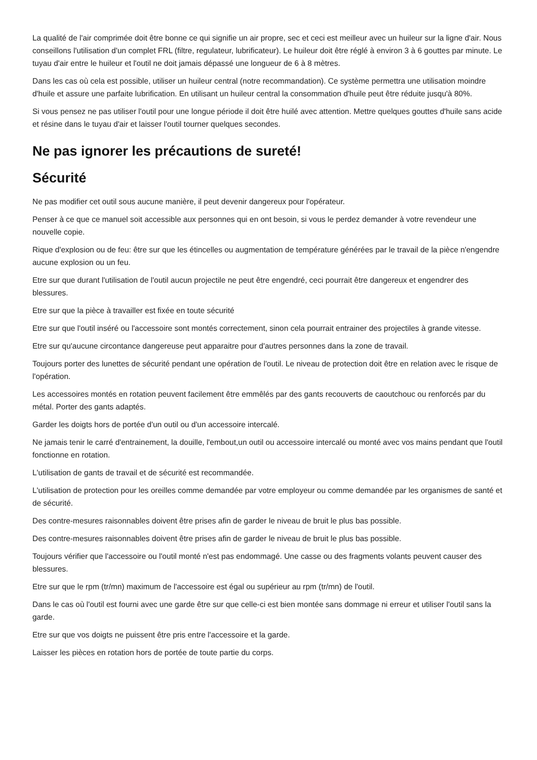La qualité de l'air comprimée doit être bonne ce qui signifie un air propre, sec et ceci est meilleur avec un huileur sur la ligne d'air. Nous conseillons l'utilisation d'un complet FRL (filtre, regulateur, lubrificateur). Le huileur doit être réglé à environ 3 à 6 gouttes par minute. Le tuyau d'air entre le huileur et l'outil ne doit jamais dépassé une longueur de 6 à 8 mètres.
Dans les cas où cela est possible, utiliser un huileur central (notre recommandation). Ce système permettra une utilisation moindre d'huile et assure une parfaite lubrification. En utilisant un huileur central la consommation d'huile peut être réduite jusqu'à 80%.
Si vous pensez ne pas utiliser l'outil pour une longue période il doit être huilé avec attention. Mettre quelques gouttes d'huile sans acide et résine dans le tuyau d'air et laisser l'outil tourner quelques secondes.
Ne pas ignorer les précautions de sureté!
Sécurité
Ne pas modifier cet outil sous aucune manière, il peut devenir dangereux pour l'opérateur.
Penser à ce que ce manuel soit accessible aux personnes qui en ont besoin, si vous le perdez demander à votre revendeur une nouvelle copie.
Rique d'explosion ou de feu: être sur que les étincelles ou augmentation de température générées par le travail de la pièce n'engendre aucune explosion ou un feu.
Etre sur que durant l'utilisation de l'outil aucun projectile ne peut être engendré, ceci pourrait être dangereux et engendrer des blessures.
Etre sur que la pièce à travailler est fixée en toute sécurité
Etre sur que l'outil inséré ou l'accessoire sont montés correctement, sinon cela pourrait entrainer des projectiles à grande vitesse.
Etre sur qu'aucune circontance dangereuse peut apparaitre pour d'autres personnes dans la zone de travail.
Toujours porter des lunettes de sécurité pendant une opération de l'outil. Le niveau de protection doit être en relation avec le risque de l'opération.
Les accessoires montés en rotation peuvent facilement être emmêlés par des gants recouverts de caoutchouc ou renforcés par du métal. Porter des gants adaptés.
Garder les doigts hors de portée d'un outil ou d'un accessoire intercalé.
Ne jamais tenir le carré d'entrainement, la douille, l'embout,un outil ou accessoire intercalé ou monté avec vos mains pendant que l'outil fonctionne en rotation.
L'utilisation de gants de travail et de sécurité est recommandée.
L'utilisation de protection pour les oreilles comme demandée par votre employeur ou comme demandée par les organismes de santé et de sécurité.
Des contre-mesures raisonnables doivent être prises afin de garder le niveau de bruit le plus bas possible.
Des contre-mesures raisonnables doivent être prises afin de garder le niveau de bruit le plus bas possible.
Toujours vérifier que l'accessoire ou l'outil monté n'est pas endommagé. Une casse ou des fragments volants peuvent causer des blessures.
Etre sur que le rpm (tr/mn) maximum de l'accessoire est égal ou supérieur au rpm (tr/mn) de l'outil.
Dans le cas où l'outil est fourni avec une garde être sur que celle-ci est bien montée sans dommage ni erreur et utiliser l'outil sans la garde.
Etre sur que vos doigts ne puissent être pris entre l'accessoire et la garde.
Laisser les pièces en rotation hors de portée de toute partie du corps.